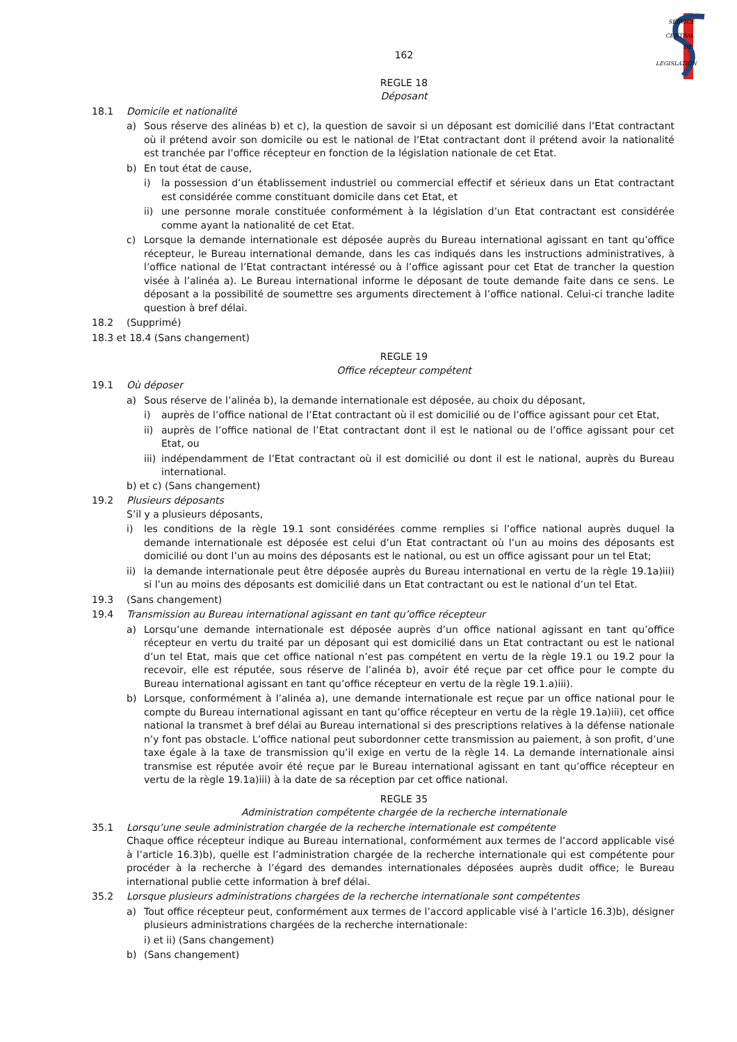SERVICE
CENTRAL
DE
LEGISLATION
162
REGLE 18
Déposant
18.1 Domicile et nationalité
a) Sous réserve des alinéas b) et c), la question de savoir si un déposant est domicilié dans l’Etat contractant où il prétend avoir son domicile ou est le national de l’Etat contractant dont il prétend avoir la nationalité est tranchée par l’office récepteur en fonction de la législation nationale de cet Etat.
b) En tout état de cause,
i) la possession d’un établissement industriel ou commercial effectif et sérieux dans un Etat contractant est considérée comme constituant domicile dans cet Etat, et
ii) une personne morale constituée conformément à la législation d’un Etat contractant est considérée comme ayant la nationalité de cet Etat.
c) Lorsque la demande internationale est déposée auprès du Bureau international agissant en tant qu’office récepteur, le Bureau international demande, dans les cas indiqués dans les instructions administratives, à l’office national de l’Etat contractant intéressé ou à l’office agissant pour cet Etat de trancher la question visée à l’alinéa a). Le Bureau international informe le déposant de toute demande faite dans ce sens. Le déposant a la possibilité de soumettre ses arguments directement à l’office national. Celui-ci tranche ladite question à bref délai.
18.2 (Supprimé)
18.3 et 18.4 (Sans changement)
REGLE 19
Office récepteur compétent
19.1 Où déposer
a) Sous réserve de l’alinéa b), la demande internationale est déposée, au choix du déposant,
i) auprès de l’office national de l’Etat contractant où il est domicilié ou de l’office agissant pour cet Etat,
ii) auprès de l’office national de l’Etat contractant dont il est le national ou de l’office agissant pour cet Etat, ou
iii) indépendamment de l’Etat contractant où il est domicilié ou dont il est le national, auprès du Bureau international.
b) et c) (Sans changement)
19.2 Plusieurs déposants
S’il y a plusieurs déposants,
i) les conditions de la règle 19.1 sont considérées comme remplies si l’office national auprès duquel la demande internationale est déposée est celui d’un Etat contractant où l’un au moins des déposants est domicilié ou dont l’un au moins des déposants est le national, ou est un office agissant pour un tel Etat;
ii) la demande internationale peut être déposée auprès du Bureau international en vertu de la règle 19.1a)iii) si l’un au moins des déposants est domicilié dans un Etat contractant ou est le national d’un tel Etat.
19.3 (Sans changement)
19.4 Transmission au Bureau international agissant en tant qu’office récepteur
a) Lorsqu’une demande internationale est déposée auprès d’un office national agissant en tant qu’office récepteur en vertu du traité par un déposant qui est domicilié dans un Etat contractant ou est le national d’un tel Etat, mais que cet office national n’est pas compétent en vertu de la règle 19.1 ou 19.2 pour la recevoir, elle est réputée, sous réserve de l’alinéa b), avoir été reçue par cet office pour le compte du Bureau international agissant en tant qu’office récepteur en vertu de la règle 19.1.a)iii).
b) Lorsque, conformément à l’alinéa a), une demande internationale est reçue par un office national pour le compte du Bureau international agissant en tant qu’office récepteur en vertu de la règle 19.1a)iii), cet office national la transmet à bref délai au Bureau international si des prescriptions relatives à la défense nationale n’y font pas obstacle. L’office national peut subordonner cette transmission au paiement, à son profit, d’une taxe égale à la taxe de transmission qu’il exige en vertu de la règle 14. La demande internationale ainsi transmise est réputée avoir été reçue par le Bureau international agissant en tant qu’office récepteur en vertu de la règle 19.1a)iii) à la date de sa réception par cet office national.
REGLE 35
Administration compétente chargée de la recherche internationale
35.1 Lorsqu’une seule administration chargée de la recherche internationale est compétente
Chaque office récepteur indique au Bureau international, conformément aux termes de l’accord applicable visé à l’article 16.3)b), quelle est l’administration chargée de la recherche internationale qui est compétente pour procéder à la recherche à l’égard des demandes internationales déposées auprès dudit office; le Bureau international publie cette information à bref délai.
35.2 Lorsque plusieurs administrations chargées de la recherche internationale sont compétentes
a) Tout office récepteur peut, conformément aux termes de l’accord applicable visé à l’article 16.3)b), désigner plusieurs administrations chargées de la recherche internationale:
i) et ii) (Sans changement)
b) (Sans changement)